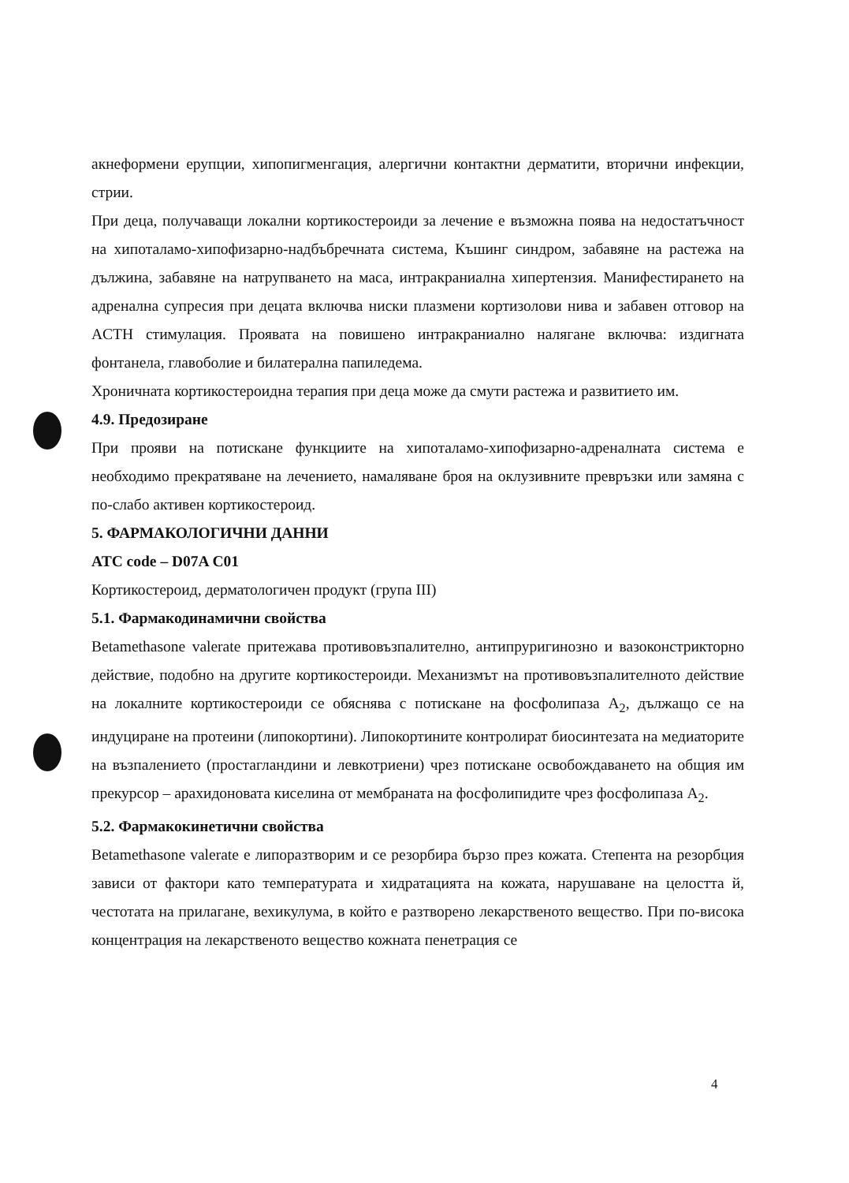акнеформени ерупции, хипопигменгация, алергични контактни дерматити, вторични инфекции, стрии.
При деца, получаващи локални кортикостероиди за лечение е възможна поява на недостатъчност на хипоталамо-хипофизарно-надбъбречната система, Къшинг синдром, забавяне на растежа на дължина, забавяне на натрупването на маса, интракраниална хипертензия. Манифестирането на адренална супресия при децата включва ниски плазмени кортизолови нива и забавен отговор на ACTH стимулация. Проявата на повишено интракраниално налягане включва: издигната фонтанела, главоболие и билатерална папиледема.
Хроничната кортикостероидна терапия при деца може да смути растежа и развитието им.
4.9. Предозиране
При прояви на потискане функциите на хипоталамо-хипофизарно-адреналната система е необходимо прекратяване на лечението, намаляване броя на оклузивните превръзки или замяна с по-слабо активен кортикостероид.
5. ФАРМАКОЛОГИЧНИ ДАННИ
ATC code – D07A C01
Кортикостероид, дерматологичен продукт (група III)
5.1. Фармакодинамични свойства
Betamethasone valerate притежава противовъзпалително, антипруригинозно и вазоконстрикторно действие, подобно на другите кортикостероиди. Механизмът на противовъзпалителното действие на локалните кортикостероиди се обяснява с потискане на фосфолипаза A<sub>2</sub>, дължащо се на индуциране на протеини (липокортини). Липокортините контролират биосинтезата на медиаторите на възпалението (простагландини и левкотриени) чрез потискане освобождаването на общия им прекурсор – арахидоновата киселина от мембраната на фосфолипидите чрез фосфолипаза A<sub>2</sub>.
5.2. Фармакокинетични свойства
Betamethasone valerate е липоразтворим и се резорбира бързо през кожата. Степента на резорбция зависи от фактори като температурата и хидратацията на кожата, нарушаване на целостта й, честотата на прилагане, вехикулума, в който е разтворено лекарственото вещество. При по-висока концентрация на лекарственото вещество кожната пенетрация се
4